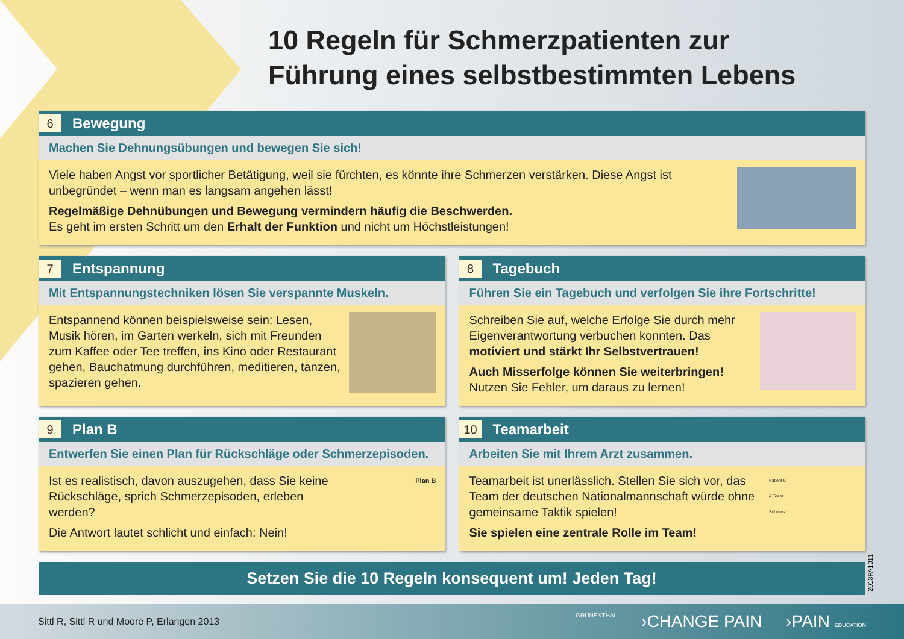10 Regeln für Schmerzpatienten zur
Führung eines selbstbestimmten Lebens
6 Bewegung
Machen Sie Dehnungsübungen und bewegen Sie sich!
Viele haben Angst vor sportlicher Betätigung, weil sie fürchten, es könnte ihre Schmerzen verstärken. Diese Angst ist unbegründet – wenn man es langsam angehen lässt!
Regelmäßige Dehnübungen und Bewegung vermindern häufig die Beschwerden.
Es geht im ersten Schritt um den Erhalt der Funktion und nicht um Höchstleistungen!
7 Entspannung
Mit Entspannungstechniken lösen Sie verspannte Muskeln.
Entspannend können beispielsweise sein: Lesen, Musik hören, im Garten werkeln, sich mit Freunden zum Kaffee oder Tee treffen, ins Kino oder Restaurant gehen, Bauchatmung durchführen, meditieren, tanzen, spazieren gehen.
8 Tagebuch
Führen Sie ein Tagebuch und verfolgen Sie ihre Fortschritte!
Schreiben Sie auf, welche Erfolge Sie durch mehr Eigenverantwortung verbuchen konnten. Das motiviert und stärkt Ihr Selbstvertrauen!
Auch Misserfolge können Sie weiterbringen!
Nutzen Sie Fehler, um daraus zu lernen!
9 Plan B
Entwerfen Sie einen Plan für Rückschläge oder Schmerzepisoden.
Ist es realistisch, davon auszugehen, dass Sie keine Rückschläge, sprich Schmerzepisoden, erleben werden?
Die Antwort lautet schlicht und einfach: Nein!
Plan B
10 Teamarbeit
Arbeiten Sie mit Ihrem Arzt zusammen.
Teamarbeit ist unerlässlich. Stellen Sie sich vor, das Team der deutschen Nationalmannschaft würde ohne gemeinsame Taktik spielen!
Sie spielen eine zentrale Rolle im Team!
Patient 0
& Team
Schmerz 1
Setzen Sie die 10 Regeln konsequent um! Jeden Tag!
2013PA1011
Sittl R, Sittl R und Moore P, Erlangen 2013
GRÜNENTHAL ›CHANGE PAIN ›PAIN EDUCATION